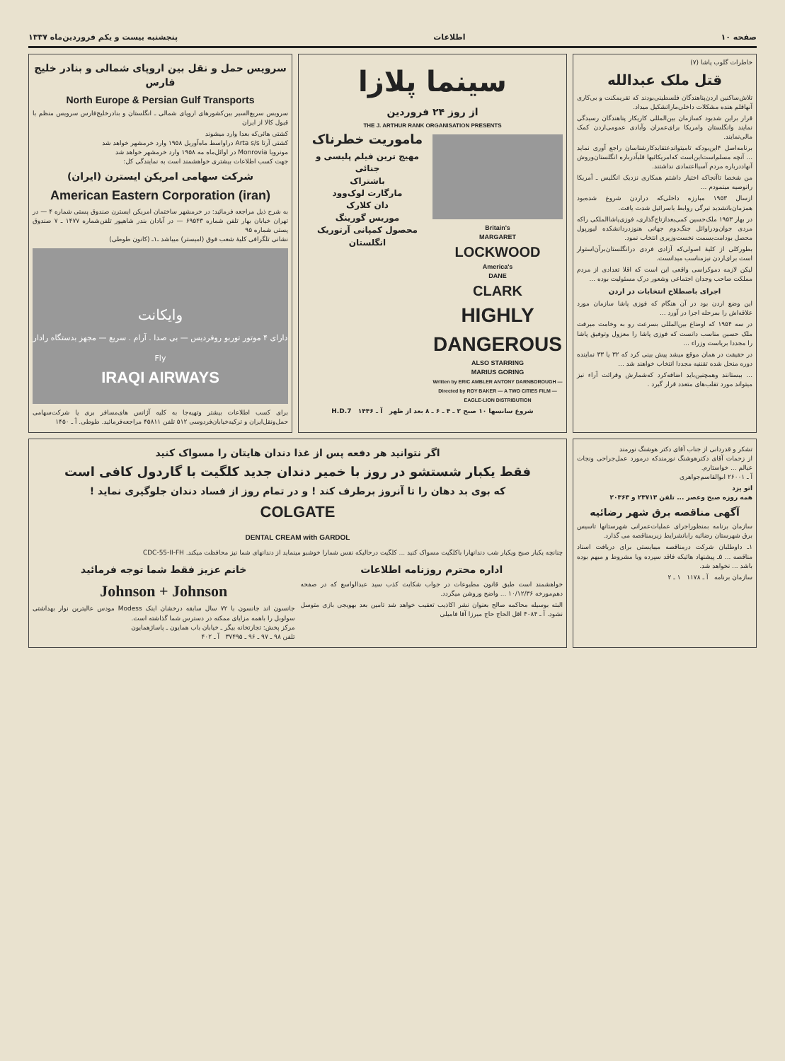صفحه ۱۰ اطلاعات پنجشنبه بیست و یکم فروردین‌ماه ۱۳۳۷
خاطرات گلوب پاشا (۷)
قتل ملک عبدالله
تلاش‌ساکنین اردن‌پناهندگان فلسطینی‌بودند که تقریمکنت و بی‌کاری آنهاقلم هنده مشکلات داخلی‌ماراتشکیل میداد.
قرار براین شدبود کسازمان بین‌المللی کاریکار پناهندگان رسیدگی نمایند وانگلستان وامریکا برای‌عمران وآبادی عمومی‌اردن کمک مالی‌نمایند.
برنامه‌اصل ۴این‌بودکه تامیتواند‌عتقاید‌کارشناسان راجع آوری نماید ... آنچه مسلم‌است‌این‌است که‌امریکائیها قلباً‌درباره انگلستان‌وروش آنهاد‌درباره مردم آسیااعتمادی نداشتند.
من شخصا تاآنجاکه اختیار داشتم همکاری نزدیک انگلیس ـ آمریکا رانوصیه مینمودم ...
ازسال ۱۹۵۳ مبارزه داخلی‌که دراردن شروع شده‌بود همزمان‌باتشدید تیرگی روابط باسرائیل شدت یافت.
در بهار ۱۹۵۳ ملک‌حسین کمی‌بعدازتاج‌گذاری، فوزی‌پاشاالملکی راکه مردی جوان‌ودراوائل جنگ‌دوم جهانی هنوزدردانشکده لیورپول محصل بود‌امت‌بسمت نخست‌وزیری انتخاب نمود.
بطورکلی از کلیهٔ اصولی‌که آزادی فردی درانگلستان‌برآن‌استوار است برای‌اردن نیزمناسب میدانست.
لیکن لازمه دموکراسی واقعی این است که اقلا تعدادی از مردم مملکت صاحب وجدان اجتماعی وشعور درک مسئولیت بوده ...
اجرای باصطلاح انتخابات در اردن
این وضع اردن بود در آن هنگام که فوزی پاشا سازمان مورد علاقه‌اش را بمرحله اجرا در آورد ...
در سه ۱۹۵۴ که اوضاع بین‌المللی بسرعت رو به وخامت میرفت ملک حسین مناسب دانست که فوزی پاشا را معزول وتوفیق پاشا را مجددا بریاست وزراء ...
در حقیقت در همان موقع میشد پیش بینی کرد که ۳۲ یا ۳۳ نماینده دوره منحل شده تقننیه مجددا انتخاب خواهند شد ...
... بیستانند وهمچنین‌باید اضافه‌کرد که‌شمارش وقرائت آراء نیز میتواند مورد تقلب‌های متعدد قرار گیرد .
سینما پلازا
از روز ۲۴ فروردین
THE J. ARTHUR RANK ORGANISATION PRESENTS
Britain's
MARGARET
LOCKWOOD
America's
DANE
CLARK
HIGHLY
DANGEROUS
ALSO STARRING
MARIUS GORING
Written by ERIC AMBLER ANTONY DARNBOROUGH — Directed by ROY BAKER — A TWO CITIES FILM — EAGLE-LION DISTRIBUTION
ماموریت خطرناک
مهیج ترین فیلم پلیسی و جنائی
باشتراک
مارگارت لوک‌وود
دان کلارک
موریس گورینگ
محصول کمپانی آرتوریک انگلستان
شروع سانسها ۱۰ صبح ۲ ـ ۴ ـ ۶ ـ ۸ بعد از ظهر آ ـ ۱۴۴۶ H.D.7
سرویس حمل و نقل بین اروپای شمالی و بنادر خلیج فارس
North Europe & Persian Gulf Transports
سرویس سریع‌السیر بین‌کشورهای اروپای شمالی ـ انگلستان و بنادرخلیج‌فارس سرویس منظم با قبول کالا از ایران
کشتی هائی‌که بعدا وارد میشوند
کشتی آرتا Arta s/s دراواسط ماه‌آوریل ۱۹۵۸ وارد خرمشهر خواهد شد
مونرویا Monrovia در اوائل‌ماه مه ۱۹۵۸ وارد خرمشهر خواهد شد
جهت کسب اطلاعات بیشتری خواهشمند است به نمایندگی کل:
شرکت سهامی امریکن ایسترن (ایران)
American Eastern Corporation (iran)
به شرح ذیل مراجعه فرمائید: در خرمشهر ساختمان امریکن ایسترن صندوق پستی شماره ۴ — در تهران خیابان بهار تلفن شماره ۶۹۵۴۳ — در آبادان بندر شاهپور تلفن‌شماره ۱۴۷۷ ـ ۷ صندوق پستی شماره ۹۵
نشانی تلگرافی کلیهٔ شعب فوق (امیستر) میباشد ـ۱ـ (کانون طوطی)
وایکانت
دارای ۴ موتور توربو روفردیس — بی صدا . آرام . سریع — مجهز بدستگاه رادار Fly
IRAQI AIRWAYS
برای کسب اطلاعات بیشتر وتهیه‌جا به کلیه آژانس های‌مسافر بری یا شرکت‌سهامی حمل‌ونقل‌ایران و ترکیه‌خیابان‌فردوسی ۵۱۲ تلفن ۴۵۸۱۱ مراجعه‌فرمائید. طوطی. آ ـ ۱۴۵۰
تشکر و قدردانی از جناب آقای دکتر هوشنگ نورمند
از زحمات آقای دکترهوشنگ نورمندکه درمورد عمل‌جراحی ونجات عیالم ... خواستارم.
آ ـ ۲۶۰۰۱ ابوالقاسم‌جواهری
اتو یزد
همه روزه صبح وعصر ... تلفن ۲۳۷۱۳ و ۲۰۳۶۳
آگهی مناقصه برق شهر رضائیه
سازمان برنامه بمنظوراجرای عملیات‌عمرانی شهرستانها تاسیس برق شهرستان رضائیه رابانشرایط زیربمناقصه می گذارد.
۱ـ داوطلبان شرکت درمناقصه میبایستی برای دریافت اسناد مناقصه ... ۵ـ پیشنهاد هائیکه فاقد سپرده ویا مشروط و مبهم بوده باشد ... نخواهد شد.
سازمان برنامه آ ـ ۱۱۷۸ ۱ ـ ۲
اگر نتوانید هر دفعه پس از غذا دندان هایتان را مسواک کنید
فقط یکبار شستشو در روز با خمیر دندان جدید کلگیت با گاردول کافی است
که بوی بد دهان را تا آنروز برطرف کند ! و در تمام روز از فساد دندان جلوگیری نماید !
COLGATE
DENTAL CREAM with GARDOL
چنانچه یکبار صبح ویکبار شب دندانهارا باکلگیت مسواک کنید ... کلگیت درحالیکه نفس شمارا خوشبو مینماید از دندانهای شما نیز محافظت میکند. CDC-55-II-FH
اداره محترم روزنامه اطلاعات
خواهشمند است طبق قانون مطبوعات در جواب شکایت کذب سید عبدالواسع که در صفحه دهم‌مورخه ۱۰/۱۲/۳۶ ... واضح وروشن میگردد.
البته بوسیله محاکمه صالح بعنوان نشر اکاذیب تعقیب خواهد شد تامین بعد بهویجی بازی متوسل نشود. آ ـ ۴۰۸۴ اقل الحاج حاج میرزا آقا فامیلی
خانم عزیز فقط شما توجه فرمائید
Johnson + Johnson
جانسون اند جانسون با ۷۲ سال سابقه درخشان اینک Modess مودس عالیترین نوار بهداشتی سولوبل را باهمه مزایای ممکنه در دسترس شما گذاشته است.
مرکز پخش: تجارتخانه بیگر ـ خیابان باب همایون ـ پاساژهمایون
تلفن ۹۸ ـ ۹۷ ـ ۹۶ ـ ۳۷۴۹۵ آ ـ ۴۰۲